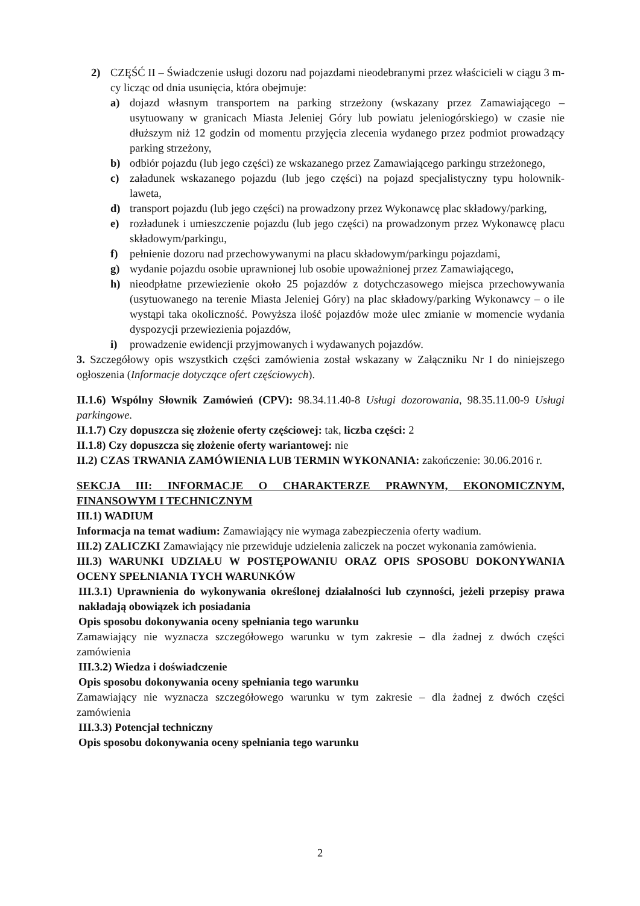2) CZĘŚĆ II – Świadczenie usługi dozoru nad pojazdami nieodebranymi przez właścicieli w ciągu 3 m-cy licząc od dnia usunięcia, która obejmuje:
a) dojazd własnym transportem na parking strzeżony (wskazany przez Zamawiającego – usytuowany w granicach Miasta Jeleniej Góry lub powiatu jeleniogórskiego) w czasie nie dłuższym niż 12 godzin od momentu przyjęcia zlecenia wydanego przez podmiot prowadzący parking strzeżony,
b) odbiór pojazdu (lub jego części) ze wskazanego przez Zamawiającego parkingu strzeżonego,
c) załadunek wskazanego pojazdu (lub jego części) na pojazd specjalistyczny typu holownik-laweta,
d) transport pojazdu (lub jego części) na prowadzony przez Wykonawcę plac składowy/parking,
e) rozładunek i umieszczenie pojazdu (lub jego części) na prowadzonym przez Wykonawcę placu składowym/parkingu,
f) pełnienie dozoru nad przechowywanymi na placu składowym/parkingu pojazdami,
g) wydanie pojazdu osobie uprawnionej lub osobie upoważnionej przez Zamawiającego,
h) nieodpłatne przewiezienie około 25 pojazdów z dotychczasowego miejsca przechowywania (usytuowanego na terenie Miasta Jeleniej Góry) na plac składowy/parking Wykonawcy – o ile wystąpi taka okoliczność. Powyższa ilość pojazdów może ulec zmianie w momencie wydania dyspozycji przewiezienia pojazdów,
i) prowadzenie ewidencji przyjmowanych i wydawanych pojazdów.
3. Szczegółowy opis wszystkich części zamówienia został wskazany w Załączniku Nr I do niniejszego ogłoszenia (Informacje dotyczące ofert częściowych).
II.1.6) Wspólny Słownik Zamówień (CPV): 98.34.11.40-8 Usługi dozorowania, 98.35.11.00-9 Usługi parkingowe.
II.1.7) Czy dopuszcza się złożenie oferty częściowej: tak, liczba części: 2
II.1.8) Czy dopuszcza się złożenie oferty wariantowej: nie
II.2) CZAS TRWANIA ZAMÓWIENIA LUB TERMIN WYKONANIA: zakończenie: 30.06.2016 r.
SEKCJA III: INFORMACJE O CHARAKTERZE PRAWNYM, EKONOMICZNYM, FINANSOWYM I TECHNICZNYM
III.1) WADIUM
Informacja na temat wadium: Zamawiający nie wymaga zabezpieczenia oferty wadium.
III.2) ZALICZKI Zamawiający nie przewiduje udzielenia zaliczek na poczet wykonania zamówienia.
III.3) WARUNKI UDZIAŁU W POSTĘPOWANIU ORAZ OPIS SPOSOBU DOKONYWANIA OCENY SPEŁNIANIA TYCH WARUNKÓW
III.3.1) Uprawnienia do wykonywania określonej działalności lub czynności, jeżeli przepisy prawa nakładają obowiązek ich posiadania
Opis sposobu dokonywania oceny spełniania tego warunku
Zamawiający nie wyznacza szczegółowego warunku w tym zakresie – dla żadnej z dwóch części zamówienia
III.3.2) Wiedza i doświadczenie
Opis sposobu dokonywania oceny spełniania tego warunku
Zamawiający nie wyznacza szczegółowego warunku w tym zakresie – dla żadnej z dwóch części zamówienia
III.3.3) Potencjał techniczny
Opis sposobu dokonywania oceny spełniania tego warunku
2